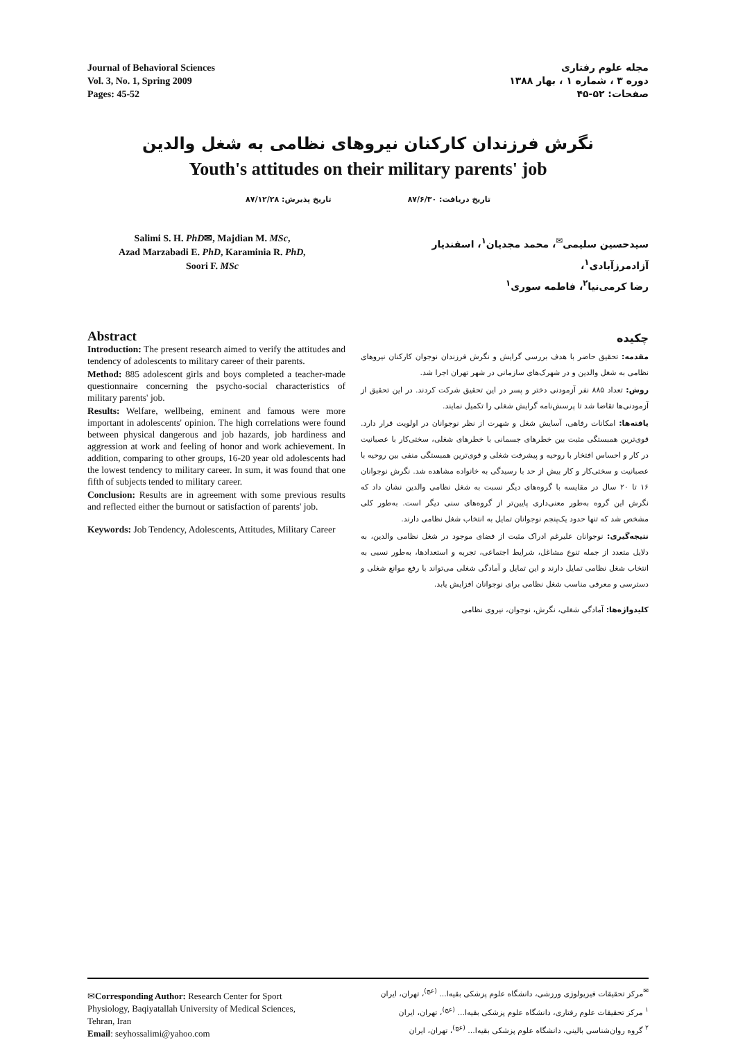Journal of Behavioral Sciences
Vol. 3, No. 1, Spring 2009
Pages: 45-52
مجله علوم رفتاری
دوره ۳ ، شماره ۱ ، بهار ۱۳۸۸
صفحات: ۵۲-۴۵
نگرش فرزندان کارکنان نیروهای نظامی به شغل والدین
Youth's attitudes on their military parents' job
تاریخ دریافت: ۸۷/۶/۳۰ تاریخ پذیرش: ۸۷/۱۲/۲۸
Salimi S. H. PhD✉, Majdian M. MSc,
Azad Marzabadi E. PhD, Karaminia R. PhD,
Soori F. MSc
سیدحسین سلیمی<sup>✉</sup>، محمد مجدیان<sup>۱</sup>، اسفندیار آزادمرزآبادی<sup>۱</sup>،
رضا کرمی‌نیا<sup>۲</sup>، فاطمه سوری<sup>۱</sup>
Abstract
Introduction: The present research aimed to verify the attitudes and tendency of adolescents to military career of their parents.
Method: 885 adolescent girls and boys completed a teacher-made questionnaire concerning the psycho-social characteristics of military parents' job.
Results: Welfare, wellbeing, eminent and famous were more important in adolescents' opinion. The high correlations were found between physical dangerous and job hazards, job hardiness and aggression at work and feeling of honor and work achievement. In addition, comparing to other groups, 16-20 year old adolescents had the lowest tendency to military career. In sum, it was found that one fifth of subjects tended to military career.
Conclusion: Results are in agreement with some previous results and reflected either the burnout or satisfaction of parents' job.
Keywords: Job Tendency, Adolescents, Attitudes, Military Career
چکیده
مقدمه: تحقیق حاضر با هدف بررسی گرایش و نگرش فرزندان نوجوان کارکنان نیروهای نظامی به شغل والدین و در شهرک‌های سازمانی در شهر تهران اجرا شد.
روش: تعداد ۸۸۵ نفر آزمودنی دختر و پسر در این تحقیق شرکت کردند. در این تحقیق از آزمودنی‌ها تقاضا شد تا پرسش‌نامه گرایش شغلی را تکمیل نمایند.
یافته‌ها: امکانات رفاهی، آسایش شغل و شهرت از نظر نوجوانان در اولویت قرار دارد. قوی‌ترین همبستگی مثبت بین خطرهای جسمانی با خطرهای شغلی، سختی‌کار با عصبانیت در کار و احساس افتخار با روحیه و پیشرفت شغلی و قوی‌ترین همبستگی منفی بین روحیه با عصبانیت و سختی‌کار و کار بیش از حد با رسیدگی به خانواده مشاهده شد. نگرش نوجوانان ۱۶ تا ۲۰ سال در مقایسه با گروه‌های دیگر نسبت به شغل نظامی والدین نشان داد که نگرش این گروه به‌طور معنی‌داری پایین‌تر از گروه‌های سنی دیگر است. به‌طور کلی مشخص شد که تنها حدود یک‌پنجم نوجوانان تمایل به انتخاب شغل نظامی دارند.
نتیجه‌گیری: نوجوانان علیرغم ادراک مثبت از فضای موجود در شغل نظامی والدین، به دلایل متعدد از جمله تنوع مشاغل، شرایط اجتماعی، تجربه و استعدادها، به‌طور نسبی به انتخاب شغل نظامی تمایل دارند و این تمایل و آمادگی شغلی می‌تواند با رفع موانع شغلی و دسترسی و معرفی مناسب شغل نظامی برای نوجوانان افزایش یابد.
کلیدواژه‌ها: آمادگی شغلی، نگرش، نوجوان، نیروی نظامی
✉Corresponding Author: Research Center for Sport Physiology, Baqiyatallah University of Medical Sciences, Tehran, Iran
Email: seyhossalimi@yahoo.com
<sup>✉</sup>مرکز تحقیقات فیزیولوژی ورزشی، دانشگاه علوم پزشکی بقیه‌ا... <sup>(عج)</sup>، تهران، ایران
<sup>۱</sup> مرکز تحقیقات علوم رفتاری، دانشگاه علوم پزشکی بقیه‌ا... <sup>(عج)</sup>، تهران، ایران
<sup>۲</sup> گروه روان‌شناسی بالینی، دانشگاه علوم پزشکی بقیه‌ا... <sup>(عج)</sup>، تهران، ایران